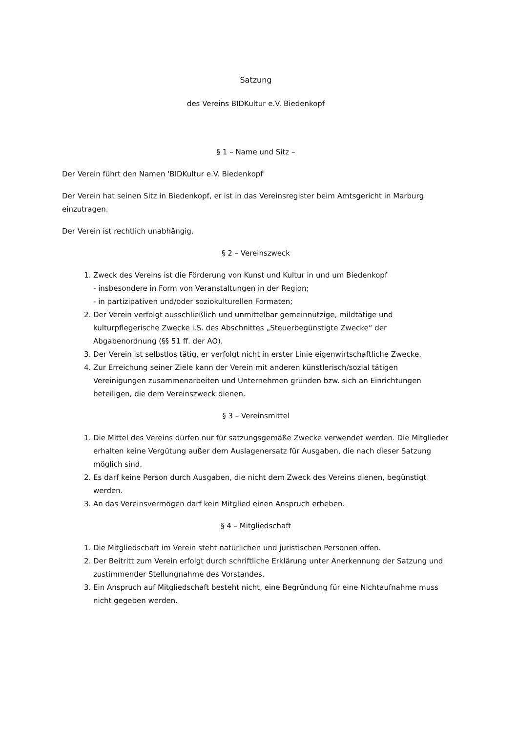Satzung
des Vereins BIDKultur e.V. Biedenkopf
§ 1 – Name und Sitz –
Der Verein führt den Namen 'BIDKultur e.V. Biedenkopf'
Der Verein hat seinen Sitz in Biedenkopf, er ist in das Vereinsregister beim Amtsgericht in Marburg einzutragen.
Der Verein ist rechtlich unabhängig.
§ 2 – Vereinszweck
1. Zweck des Vereins ist die Förderung von Kunst und Kultur in und um Biedenkopf
- insbesondere in Form von Veranstaltungen in der Region;
- in partizipativen und/oder soziokulturellen Formaten;
2. Der Verein verfolgt ausschließlich und unmittelbar gemeinnützige, mildtätige und kulturpflegerische Zwecke i.S. des Abschnittes „Steuerbegünstigte Zwecke“ der Abgabenordnung (§§ 51 ff. der AO).
3. Der Verein ist selbstlos tätig, er verfolgt nicht in erster Linie eigenwirtschaftliche Zwecke.
4. Zur Erreichung seiner Ziele kann der Verein mit anderen künstlerisch/sozial tätigen Vereinigungen zusammenarbeiten und Unternehmen gründen bzw. sich an Einrichtungen beteiligen, die dem Vereinszweck dienen.
§ 3 – Vereinsmittel
1. Die Mittel des Vereins dürfen nur für satzungsgemäße Zwecke verwendet werden. Die Mitglieder erhalten keine Vergütung außer dem Auslagenersatz für Ausgaben, die nach dieser Satzung möglich sind.
2. Es darf keine Person durch Ausgaben, die nicht dem Zweck des Vereins dienen, begünstigt werden.
3. An das Vereinsvermögen darf kein Mitglied einen Anspruch erheben.
§ 4 – Mitgliedschaft
1. Die Mitgliedschaft im Verein steht natürlichen und juristischen Personen offen.
2. Der Beitritt zum Verein erfolgt durch schriftliche Erklärung unter Anerkennung der Satzung und zustimmender Stellungnahme des Vorstandes.
3. Ein Anspruch auf Mitgliedschaft besteht nicht, eine Begründung für eine Nichtaufnahme muss nicht gegeben werden.